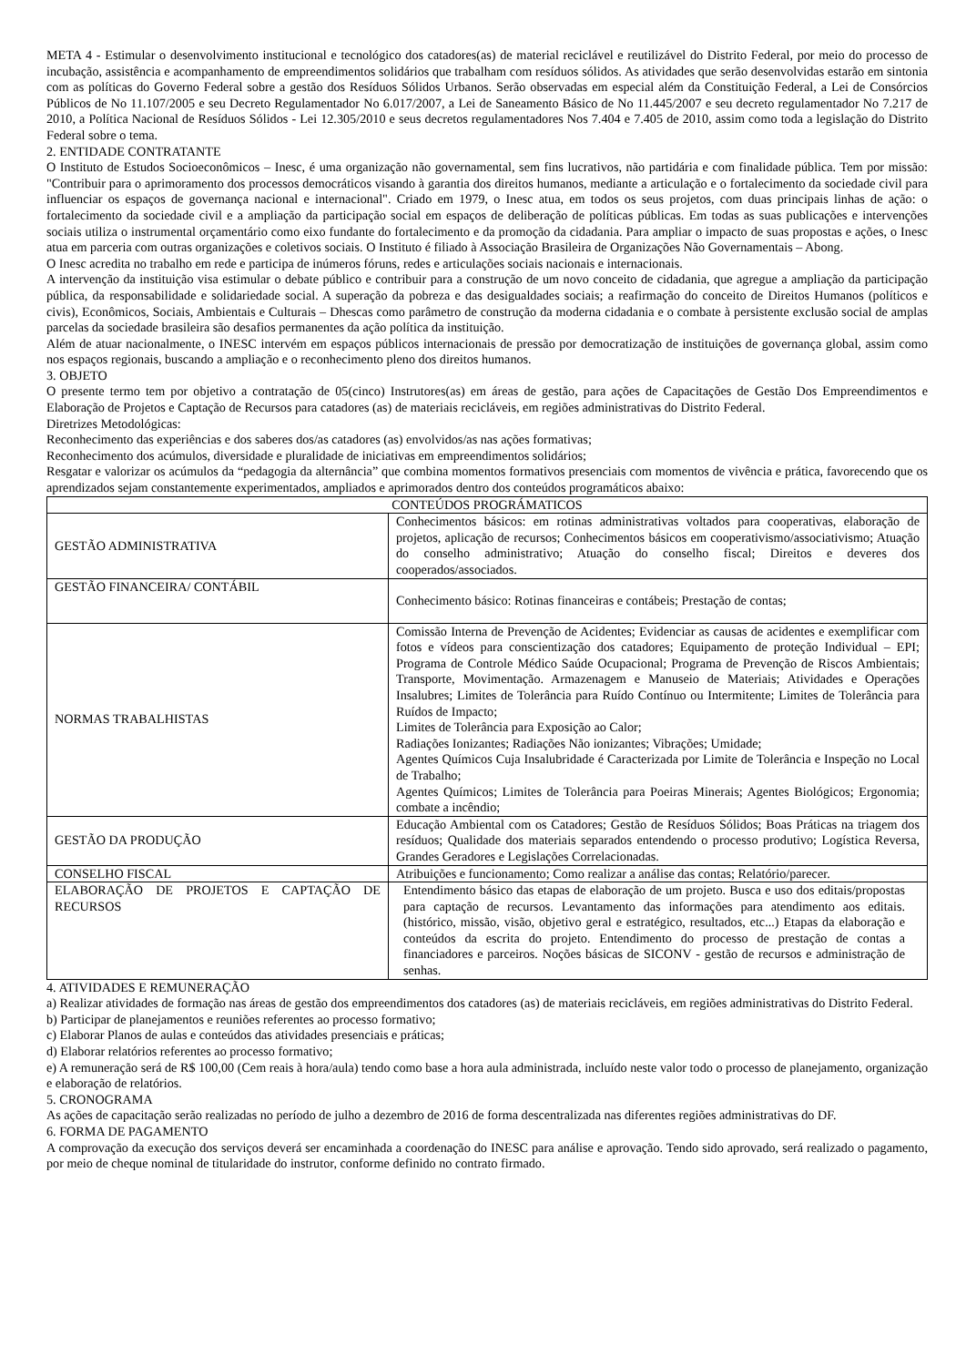META 4 - Estimular o desenvolvimento institucional e tecnológico dos catadores(as) de material reciclável e reutilizável do Distrito Federal, por meio do processo de incubação, assistência e acompanhamento de empreendimentos solidários que trabalham com resíduos sólidos. As atividades que serão desenvolvidas estarão em sintonia com as políticas do Governo Federal sobre a gestão dos Resíduos Sólidos Urbanos. Serão observadas em especial além da Constituição Federal, a Lei de Consórcios Públicos de No 11.107/2005 e seu Decreto Regulamentador No 6.017/2007, a Lei de Saneamento Básico de No 11.445/2007 e seu decreto regulamentador No 7.217 de 2010, a Política Nacional de Resíduos Sólidos - Lei 12.305/2010 e seus decretos regulamentadores Nos 7.404 e 7.405 de 2010, assim como toda a legislação do Distrito Federal sobre o tema.
2. ENTIDADE CONTRATANTE
O Instituto de Estudos Socioeconômicos – Inesc, é uma organização não governamental, sem fins lucrativos, não partidária e com finalidade pública. Tem por missão: "Contribuir para o aprimoramento dos processos democráticos visando à garantia dos direitos humanos, mediante a articulação e o fortalecimento da sociedade civil para influenciar os espaços de governança nacional e internacional". Criado em 1979, o Inesc atua, em todos os seus projetos, com duas principais linhas de ação: o fortalecimento da sociedade civil e a ampliação da participação social em espaços de deliberação de políticas públicas. Em todas as suas publicações e intervenções sociais utiliza o instrumental orçamentário como eixo fundante do fortalecimento e da promoção da cidadania. Para ampliar o impacto de suas propostas e ações, o Inesc atua em parceria com outras organizações e coletivos sociais. O Instituto é filiado à Associação Brasileira de Organizações Não Governamentais – Abong.
O Inesc acredita no trabalho em rede e participa de inúmeros fóruns, redes e articulações sociais nacionais e internacionais.
A intervenção da instituição visa estimular o debate público e contribuir para a construção de um novo conceito de cidadania, que agregue a ampliação da participação pública, da responsabilidade e solidariedade social. A superação da pobreza e das desigualdades sociais; a reafirmação do conceito de Direitos Humanos (políticos e civis), Econômicos, Sociais, Ambientais e Culturais – Dhescas como parâmetro de construção da moderna cidadania e o combate à persistente exclusão social de amplas parcelas da sociedade brasileira são desafios permanentes da ação política da instituição.
Além de atuar nacionalmente, o INESC intervém em espaços públicos internacionais de pressão por democratização de instituições de governança global, assim como nos espaços regionais, buscando a ampliação e o reconhecimento pleno dos direitos humanos.
3. OBJETO
O presente termo tem por objetivo a contratação de 05(cinco) Instrutores(as) em áreas de gestão, para ações de Capacitações de Gestão Dos Empreendimentos e Elaboração de Projetos e Captação de Recursos para catadores (as) de materiais recicláveis, em regiões administrativas do Distrito Federal.
Diretrizes Metodológicas:
Reconhecimento das experiências e dos saberes dos/as catadores (as) envolvidos/as nas ações formativas;
Reconhecimento dos acúmulos, diversidade e pluralidade de iniciativas em empreendimentos solidários;
Resgatar e valorizar os acúmulos da “pedagogia da alternância” que combina momentos formativos presenciais com momentos de vivência e prática, favorecendo que os aprendizados sejam constantemente experimentados, ampliados e aprimorados dentro dos conteúdos programáticos abaixo:
| CONTEÚDOS PROGRÁMATICOS | |
| --- | --- |
| GESTÃO ADMINISTRATIVA | Conhecimentos básicos: em rotinas administrativas voltados para cooperativas, elaboração de projetos, aplicação de recursos; Conhecimentos básicos em cooperativismo/associativismo; Atuação do conselho administrativo; Atuação do conselho fiscal; Direitos e deveres dos cooperados/associados. |
| GESTÃO FINANCEIRA/ CONTÁBIL | Conhecimento básico: Rotinas financeiras e contábeis; Prestação de contas; |
| NORMAS TRABALHISTAS | Comissão Interna de Prevenção de Acidentes; Evidenciar as causas de acidentes e exemplificar com fotos e vídeos para conscientização dos catadores; Equipamento de proteção Individual – EPI; Programa de Controle Médico Saúde Ocupacional; Programa de Prevenção de Riscos Ambientais; Transporte, Movimentação. Armazenagem e Manuseio de Materiais; Atividades e Operações Insalubres; Limites de Tolerância para Ruído Contínuo ou Intermitente; Limites de Tolerância para Ruídos de Impacto; Limites de Tolerância para Exposição ao Calor; Radiações Ionizantes; Radiações Não ionizantes; Vibrações; Umidade; Agentes Químicos Cuja Insalubridade é Caracterizada por Limite de Tolerância e Inspeção no Local de Trabalho; Agentes Químicos; Limites de Tolerância para Poeiras Minerais; Agentes Biológicos; Ergonomia; combate a incêndio; |
| GESTÃO DA PRODUÇÃO | Educação Ambiental com os Catadores; Gestão de Resíduos Sólidos; Boas Práticas na triagem dos resíduos; Qualidade dos materiais separados entendendo o processo produtivo; Logística Reversa, Grandes Geradores e Legislações Correlacionadas. |
| CONSELHO FISCAL | Atribuições e funcionamento; Como realizar a análise das contas; Relatório/parecer. |
| ELABORAÇÃO DE PROJETOS E CAPTAÇÃO DE RECURSOS | Entendimento básico das etapas de elaboração de um projeto. Busca e uso dos editais/propostas para captação de recursos. Levantamento das informações para atendimento aos editais. (histórico, missão, visão, objetivo geral e estratégico, resultados, etc...) Etapas da elaboração e conteúdos da escrita do projeto. Entendimento do processo de prestação de contas a financiadores e parceiros. Noções básicas de SICONV - gestão de recursos e administração de senhas. |
4. ATIVIDADES E REMUNERAÇÃO
a) Realizar atividades de formação nas áreas de gestão dos empreendimentos dos catadores (as) de materiais recicláveis, em regiões administrativas do Distrito Federal.
b) Participar de planejamentos e reuniões referentes ao processo formativo;
c) Elaborar Planos de aulas e conteúdos das atividades presenciais e práticas;
d) Elaborar relatórios referentes ao processo formativo;
e) A remuneração será de R$ 100,00 (Cem reais à hora/aula) tendo como base a hora aula administrada, incluído neste valor todo o processo de planejamento, organização e elaboração de relatórios.
5. CRONOGRAMA
As ações de capacitação serão realizadas no período de julho a dezembro de 2016 de forma descentralizada nas diferentes regiões administrativas do DF.
6. FORMA DE PAGAMENTO
A comprovação da execução dos serviços deverá ser encaminhada a coordenação do INESC para análise e aprovação. Tendo sido aprovado, será realizado o pagamento, por meio de cheque nominal de titularidade do instrutor, conforme definido no contrato firmado.